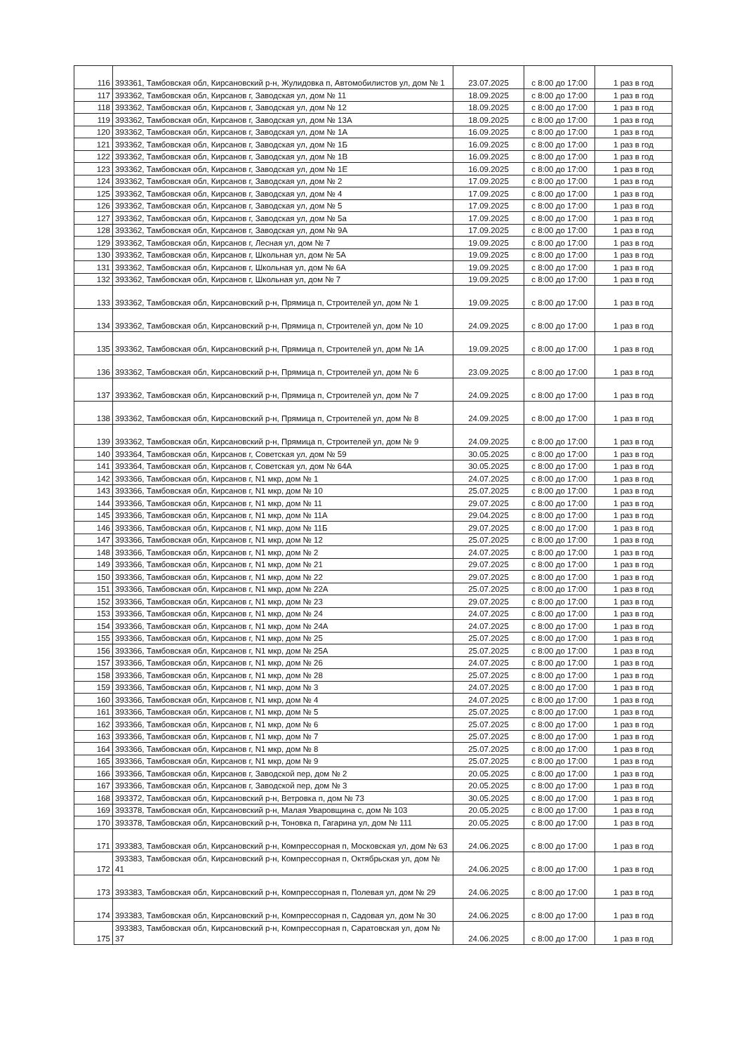| 116 | 393361, Тамбовская обл, Кирсановский р-н, Жулидовка п, Автомобилистов ул, дом № 1 | 23.07.2025 | с 8:00 до 17:00 | 1 раз в год |
| 117 | 393362, Тамбовская обл, Кирсанов г, Заводская ул, дом № 11 | 18.09.2025 | с 8:00 до 17:00 | 1 раз в год |
| 118 | 393362, Тамбовская обл, Кирсанов г, Заводская ул, дом № 12 | 18.09.2025 | с 8:00 до 17:00 | 1 раз в год |
| 119 | 393362, Тамбовская обл, Кирсанов г, Заводская ул, дом № 13А | 18.09.2025 | с 8:00 до 17:00 | 1 раз в год |
| 120 | 393362, Тамбовская обл, Кирсанов г, Заводская ул, дом № 1А | 16.09.2025 | с 8:00 до 17:00 | 1 раз в год |
| 121 | 393362, Тамбовская обл, Кирсанов г, Заводская ул, дом № 1Б | 16.09.2025 | с 8:00 до 17:00 | 1 раз в год |
| 122 | 393362, Тамбовская обл, Кирсанов г, Заводская ул, дом № 1В | 16.09.2025 | с 8:00 до 17:00 | 1 раз в год |
| 123 | 393362, Тамбовская обл, Кирсанов г, Заводская ул, дом № 1Е | 16.09.2025 | с 8:00 до 17:00 | 1 раз в год |
| 124 | 393362, Тамбовская обл, Кирсанов г, Заводская ул, дом № 2 | 17.09.2025 | с 8:00 до 17:00 | 1 раз в год |
| 125 | 393362, Тамбовская обл, Кирсанов г, Заводская ул, дом № 4 | 17.09.2025 | с 8:00 до 17:00 | 1 раз в год |
| 126 | 393362, Тамбовская обл, Кирсанов г, Заводская ул, дом № 5 | 17.09.2025 | с 8:00 до 17:00 | 1 раз в год |
| 127 | 393362, Тамбовская обл, Кирсанов г, Заводская ул, дом № 5а | 17.09.2025 | с 8:00 до 17:00 | 1 раз в год |
| 128 | 393362, Тамбовская обл, Кирсанов г, Заводская ул, дом № 9А | 17.09.2025 | с 8:00 до 17:00 | 1 раз в год |
| 129 | 393362, Тамбовская обл, Кирсанов г, Лесная ул, дом № 7 | 19.09.2025 | с 8:00 до 17:00 | 1 раз в год |
| 130 | 393362, Тамбовская обл, Кирсанов г, Школьная ул, дом № 5А | 19.09.2025 | с 8:00 до 17:00 | 1 раз в год |
| 131 | 393362, Тамбовская обл, Кирсанов г, Школьная ул, дом № 6А | 19.09.2025 | с 8:00 до 17:00 | 1 раз в год |
| 132 | 393362, Тамбовская обл, Кирсанов г, Школьная ул, дом № 7 | 19.09.2025 | с 8:00 до 17:00 | 1 раз в год |
| 133 | 393362, Тамбовская обл, Кирсановский р-н, Прямица п, Строителей ул, дом № 1 | 19.09.2025 | с 8:00 до 17:00 | 1 раз в год |
| 134 | 393362, Тамбовская обл, Кирсановский р-н, Прямица п, Строителей ул, дом № 10 | 24.09.2025 | с 8:00 до 17:00 | 1 раз в год |
| 135 | 393362, Тамбовская обл, Кирсановский р-н, Прямица п, Строителей ул, дом № 1А | 19.09.2025 | с 8:00 до 17:00 | 1 раз в год |
| 136 | 393362, Тамбовская обл, Кирсановский р-н, Прямица п, Строителей ул, дом № 6 | 23.09.2025 | с 8:00 до 17:00 | 1 раз в год |
| 137 | 393362, Тамбовская обл, Кирсановский р-н, Прямица п, Строителей ул, дом № 7 | 24.09.2025 | с 8:00 до 17:00 | 1 раз в год |
| 138 | 393362, Тамбовская обл, Кирсановский р-н, Прямица п, Строителей ул, дом № 8 | 24.09.2025 | с 8:00 до 17:00 | 1 раз в год |
| 139 | 393362, Тамбовская обл, Кирсановский р-н, Прямица п, Строителей ул, дом № 9 | 24.09.2025 | с 8:00 до 17:00 | 1 раз в год |
| 140 | 393364, Тамбовская обл, Кирсанов г, Советская ул, дом № 59 | 30.05.2025 | с 8:00 до 17:00 | 1 раз в год |
| 141 | 393364, Тамбовская обл, Кирсанов г, Советская ул, дом № 64А | 30.05.2025 | с 8:00 до 17:00 | 1 раз в год |
| 142 | 393366, Тамбовская обл, Кирсанов г, N1 мкр, дом № 1 | 24.07.2025 | с 8:00 до 17:00 | 1 раз в год |
| 143 | 393366, Тамбовская обл, Кирсанов г, N1 мкр, дом № 10 | 25.07.2025 | с 8:00 до 17:00 | 1 раз в год |
| 144 | 393366, Тамбовская обл, Кирсанов г, N1 мкр, дом № 11 | 29.07.2025 | с 8:00 до 17:00 | 1 раз в год |
| 145 | 393366, Тамбовская обл, Кирсанов г, N1 мкр, дом № 11А | 29.04.2025 | с 8:00 до 17:00 | 1 раз в год |
| 146 | 393366, Тамбовская обл, Кирсанов г, N1 мкр, дом № 11Б | 29.07.2025 | с 8:00 до 17:00 | 1 раз в год |
| 147 | 393366, Тамбовская обл, Кирсанов г, N1 мкр, дом № 12 | 25.07.2025 | с 8:00 до 17:00 | 1 раз в год |
| 148 | 393366, Тамбовская обл, Кирсанов г, N1 мкр, дом № 2 | 24.07.2025 | с 8:00 до 17:00 | 1 раз в год |
| 149 | 393366, Тамбовская обл, Кирсанов г, N1 мкр, дом № 21 | 29.07.2025 | с 8:00 до 17:00 | 1 раз в год |
| 150 | 393366, Тамбовская обл, Кирсанов г, N1 мкр, дом № 22 | 29.07.2025 | с 8:00 до 17:00 | 1 раз в год |
| 151 | 393366, Тамбовская обл, Кирсанов г, N1 мкр, дом № 22А | 25.07.2025 | с 8:00 до 17:00 | 1 раз в год |
| 152 | 393366, Тамбовская обл, Кирсанов г, N1 мкр, дом № 23 | 29.07.2025 | с 8:00 до 17:00 | 1 раз в год |
| 153 | 393366, Тамбовская обл, Кирсанов г, N1 мкр, дом № 24 | 24.07.2025 | с 8:00 до 17:00 | 1 раз в год |
| 154 | 393366, Тамбовская обл, Кирсанов г, N1 мкр, дом № 24А | 24.07.2025 | с 8:00 до 17:00 | 1 раз в год |
| 155 | 393366, Тамбовская обл, Кирсанов г, N1 мкр, дом № 25 | 25.07.2025 | с 8:00 до 17:00 | 1 раз в год |
| 156 | 393366, Тамбовская обл, Кирсанов г, N1 мкр, дом № 25А | 25.07.2025 | с 8:00 до 17:00 | 1 раз в год |
| 157 | 393366, Тамбовская обл, Кирсанов г, N1 мкр, дом № 26 | 24.07.2025 | с 8:00 до 17:00 | 1 раз в год |
| 158 | 393366, Тамбовская обл, Кирсанов г, N1 мкр, дом № 28 | 25.07.2025 | с 8:00 до 17:00 | 1 раз в год |
| 159 | 393366, Тамбовская обл, Кирсанов г, N1 мкр, дом № 3 | 24.07.2025 | с 8:00 до 17:00 | 1 раз в год |
| 160 | 393366, Тамбовская обл, Кирсанов г, N1 мкр, дом № 4 | 24.07.2025 | с 8:00 до 17:00 | 1 раз в год |
| 161 | 393366, Тамбовская обл, Кирсанов г, N1 мкр, дом № 5 | 25.07.2025 | с 8:00 до 17:00 | 1 раз в год |
| 162 | 393366, Тамбовская обл, Кирсанов г, N1 мкр, дом № 6 | 25.07.2025 | с 8:00 до 17:00 | 1 раз в год |
| 163 | 393366, Тамбовская обл, Кирсанов г, N1 мкр, дом № 7 | 25.07.2025 | с 8:00 до 17:00 | 1 раз в год |
| 164 | 393366, Тамбовская обл, Кирсанов г, N1 мкр, дом № 8 | 25.07.2025 | с 8:00 до 17:00 | 1 раз в год |
| 165 | 393366, Тамбовская обл, Кирсанов г, N1 мкр, дом № 9 | 25.07.2025 | с 8:00 до 17:00 | 1 раз в год |
| 166 | 393366, Тамбовская обл, Кирсанов г, Заводской пер, дом № 2 | 20.05.2025 | с 8:00 до 17:00 | 1 раз в год |
| 167 | 393366, Тамбовская обл, Кирсанов г, Заводской пер, дом № 3 | 20.05.2025 | с 8:00 до 17:00 | 1 раз в год |
| 168 | 393372, Тамбовская обл, Кирсановский р-н, Ветровка п, дом № 73 | 30.05.2025 | с 8:00 до 17:00 | 1 раз в год |
| 169 | 393378, Тамбовская обл, Кирсановский р-н, Малая Уваровщина с, дом № 103 | 20.05.2025 | с 8:00 до 17:00 | 1 раз в год |
| 170 | 393378, Тамбовская обл, Кирсановский р-н, Тоновка п, Гагарина ул, дом № 111 | 20.05.2025 | с 8:00 до 17:00 | 1 раз в год |
| 171 | 393383, Тамбовская обл, Кирсановский р-н, Компрессорная п, Московская ул, дом № 63 | 24.06.2025 | с 8:00 до 17:00 | 1 раз в год |
| 172 | 393383, Тамбовская обл, Кирсановский р-н, Компрессорная п, Октябрьская ул, дом № 41 | 24.06.2025 | с 8:00 до 17:00 | 1 раз в год |
| 173 | 393383, Тамбовская обл, Кирсановский р-н, Компрессорная п, Полевая ул, дом № 29 | 24.06.2025 | с 8:00 до 17:00 | 1 раз в год |
| 174 | 393383, Тамбовская обл, Кирсановский р-н, Компрессорная п, Садовая ул, дом № 30 | 24.06.2025 | с 8:00 до 17:00 | 1 раз в год |
| 175 | 393383, Тамбовская обл, Кирсановский р-н, Компрессорная п, Саратовская ул, дом № 37 | 24.06.2025 | с 8:00 до 17:00 | 1 раз в год |